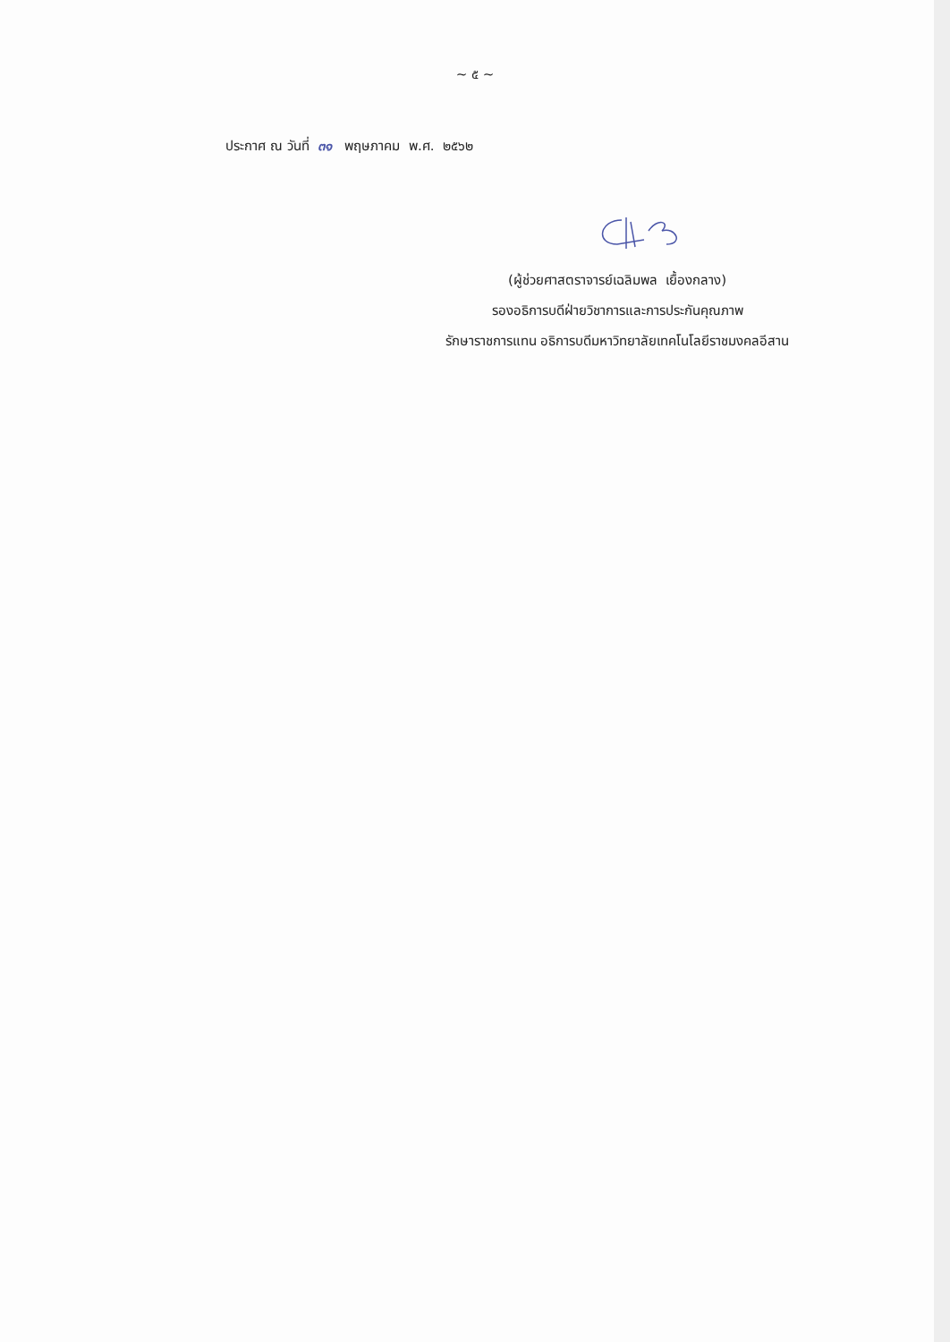~ ๕ ~
ประกาศ ณ วันที่ ๓๑ พฤษภาคม พ.ศ. ๒๕๖๒
(ผู้ช่วยศาสตราจารย์เฉลิมพล เยื้องกลาง)
รองอธิการบดีฝ่ายวิชาการและการประกันคุณภาพ
รักษาราชการแทน อธิการบดีมหาวิทยาลัยเทคโนโลยีราชมงคลอีสาน